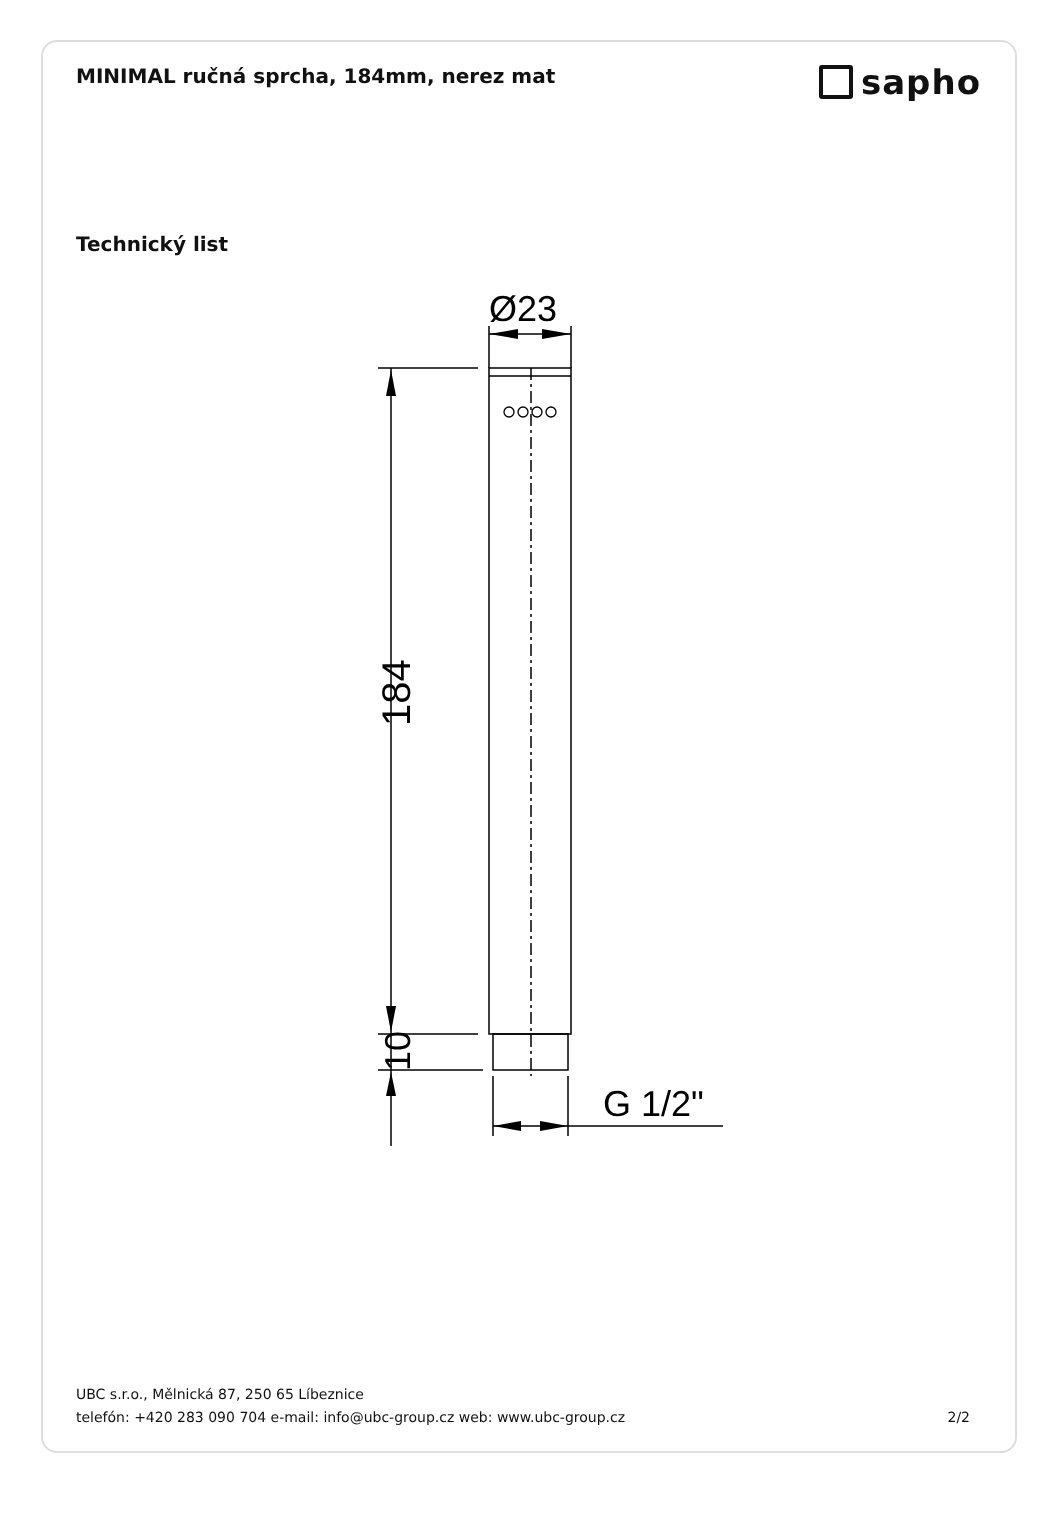MINIMAL ručná sprcha, 184mm, nerez mat
sapho
Technický list
Ø23
184
10
G 1/2"
UBC s.r.o., Mělnická 87, 250 65 Líbeznice
telefón: +420 283 090 704 e-mail: info@ubc-group.cz web: www.ubc-group.cz
2/2